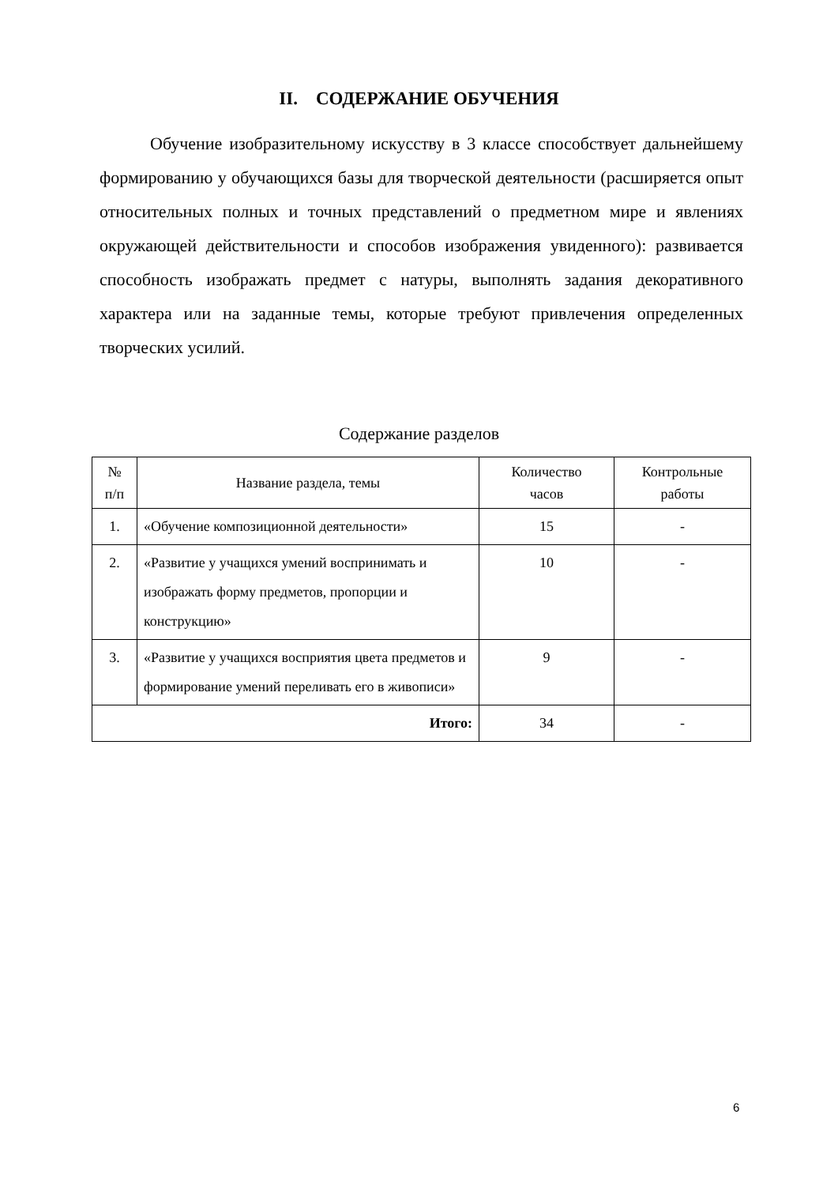II. СОДЕРЖАНИЕ ОБУЧЕНИЯ
Обучение изобразительному искусству в 3 классе способствует дальнейшему формированию у обучающихся базы для творческой деятельности (расширяется опыт относительных полных и точных представлений о предметном мире и явлениях окружающей действительности и способов изображения увиденного): развивается способность изображать предмет с натуры, выполнять задания декоративного характера или на заданные темы, которые требуют привлечения определенных творческих усилий.
Содержание разделов
| № п/п | Название раздела, темы | Количество часов | Контрольные работы |
| --- | --- | --- | --- |
| 1. | «Обучение композиционной деятельности» | 15 | - |
| 2. | «Развитие у учащихся умений воспринимать и изображать форму предметов, пропорции и конструкцию» | 10 | - |
| 3. | «Развитие у учащихся восприятия цвета предметов и формирование умений переливать его в живописи» | 9 | - |
| Итого: | | 34 | - |
6